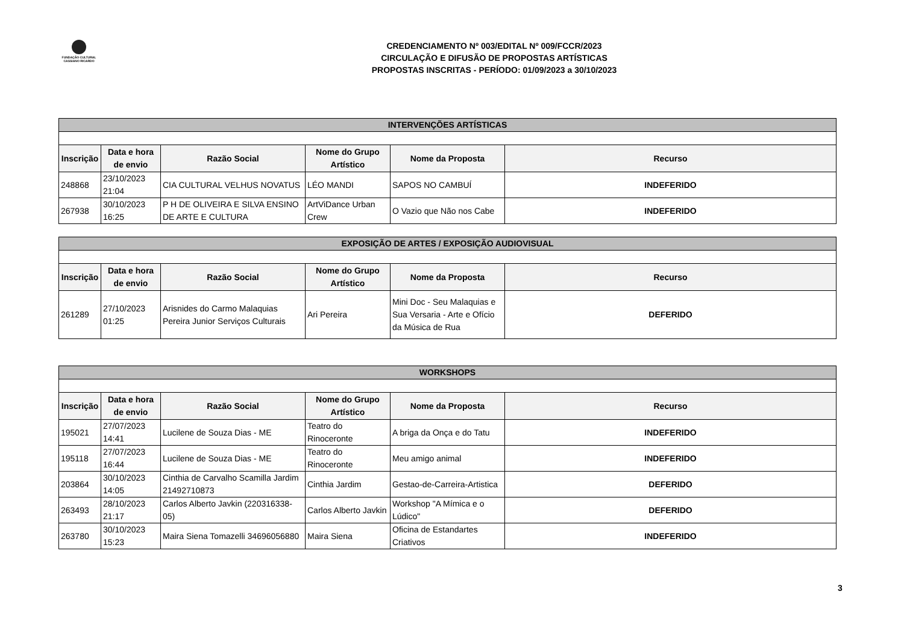FUNDAÇÃO CULTURAL
CASSIANO RICARDO
CREDENCIAMENTO Nº 003/EDITAL Nº 009/FCCR/2023
CIRCULAÇÃO E DIFUSÃO DE PROPOSTAS ARTÍSTICAS
PROPOSTAS INSCRITAS - PERÍODO: 01/09/2023 a 30/10/2023
| INTERVENÇÕES ARTÍSTICAS | | | | | |
| Inscrição | Data e hora de envio | Razão Social | Nome do Grupo Artístico | Nome da Proposta | Recurso |
| 248868 | 23/10/2023 21:04 | CIA CULTURAL VELHUS NOVATUS | LÉO MANDI | SAPOS NO CAMBUÍ | INDEFERIDO |
| 267938 | 30/10/2023 16:25 | P H DE OLIVEIRA E SILVA ENSINO DE ARTE E CULTURA | ArtViDance Urban Crew | O Vazio que Não nos Cabe | INDEFERIDO |
| EXPOSIÇÃO DE ARTES / EXPOSIÇÃO AUDIOVISUAL | | | | | |
| Inscrição | Data e hora de envio | Razão Social | Nome do Grupo Artístico | Nome da Proposta | Recurso |
| 261289 | 27/10/2023 01:25 | Arisnides do Carmo Malaquias Pereira Junior Serviços Culturais | Ari Pereira | Mini Doc - Seu Malaquias e Sua Versaria - Arte e Ofício da Música de Rua | DEFERIDO |
| WORKSHOPS | | | | | |
| Inscrição | Data e hora de envio | Razão Social | Nome do Grupo Artístico | Nome da Proposta | Recurso |
| 195021 | 27/07/2023 14:41 | Lucilene de Souza Dias - ME | Teatro do Rinoceronte | A briga da Onça e do Tatu | INDEFERIDO |
| 195118 | 27/07/2023 16:44 | Lucilene de Souza Dias - ME | Teatro do Rinoceronte | Meu amigo animal | INDEFERIDO |
| 203864 | 30/10/2023 14:05 | Cinthia de Carvalho Scamilla Jardim 21492710873 | Cinthia Jardim | Gestao-de-Carreira-Artistica | DEFERIDO |
| 263493 | 28/10/2023 21:17 | Carlos Alberto Javkin (220316338-05) | Carlos Alberto Javkin | Workshop "A Mímica e o Lúdico" | DEFERIDO |
| 263780 | 30/10/2023 15:23 | Maira Siena Tomazelli 34696056880 | Maira Siena | Oficina de Estandartes Criativos | INDEFERIDO |
3